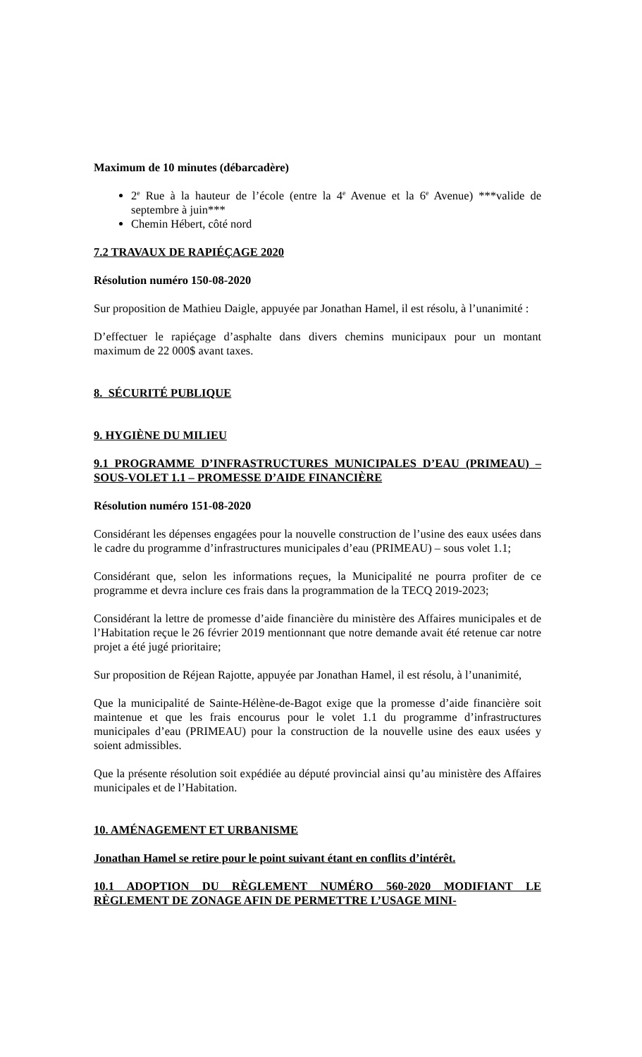Maximum de 10 minutes (débarcadère)
2<sup>e</sup> Rue à la hauteur de l’école (entre la 4<sup>e</sup> Avenue et la 6<sup>e</sup> Avenue) ***valide de septembre à juin***
Chemin Hébert, côté nord
7.2 TRAVAUX DE RAPIÉÇAGE 2020
Résolution numéro 150-08-2020
Sur proposition de Mathieu Daigle, appuyée par Jonathan Hamel, il est résolu, à l’unanimité :
D’effectuer le rapiéçage d’asphalte dans divers chemins municipaux pour un montant maximum de 22 000$ avant taxes.
8. SÉCURITÉ PUBLIQUE
9. HYGIÈNE DU MILIEU
9.1 PROGRAMME D’INFRASTRUCTURES MUNICIPALES D’EAU (PRIMEAU) – SOUS-VOLET 1.1 – PROMESSE D’AIDE FINANCIÈRE
Résolution numéro 151-08-2020
Considérant les dépenses engagées pour la nouvelle construction de l’usine des eaux usées dans le cadre du programme d’infrastructures municipales d’eau (PRIMEAU) – sous volet 1.1;
Considérant que, selon les informations reçues, la Municipalité ne pourra profiter de ce programme et devra inclure ces frais dans la programmation de la TECQ 2019-2023;
Considérant la lettre de promesse d’aide financière du ministère des Affaires municipales et de l’Habitation reçue le 26 février 2019 mentionnant que notre demande avait été retenue car notre projet a été jugé prioritaire;
Sur proposition de Réjean Rajotte, appuyée par Jonathan Hamel, il est résolu, à l’unanimité,
Que la municipalité de Sainte-Hélène-de-Bagot exige que la promesse d’aide financière soit maintenue et que les frais encourus pour le volet 1.1 du programme d’infrastructures municipales d’eau (PRIMEAU) pour la construction de la nouvelle usine des eaux usées y soient admissibles.
Que la présente résolution soit expédiée au député provincial ainsi qu’au ministère des Affaires municipales et de l’Habitation.
10. AMÉNAGEMENT ET URBANISME
Jonathan Hamel se retire pour le point suivant étant en conflits d’intérêt.
10.1 ADOPTION DU RÈGLEMENT NUMÉRO 560-2020 MODIFIANT LE RÈGLEMENT DE ZONAGE AFIN DE PERMETTRE L’USAGE MINI-